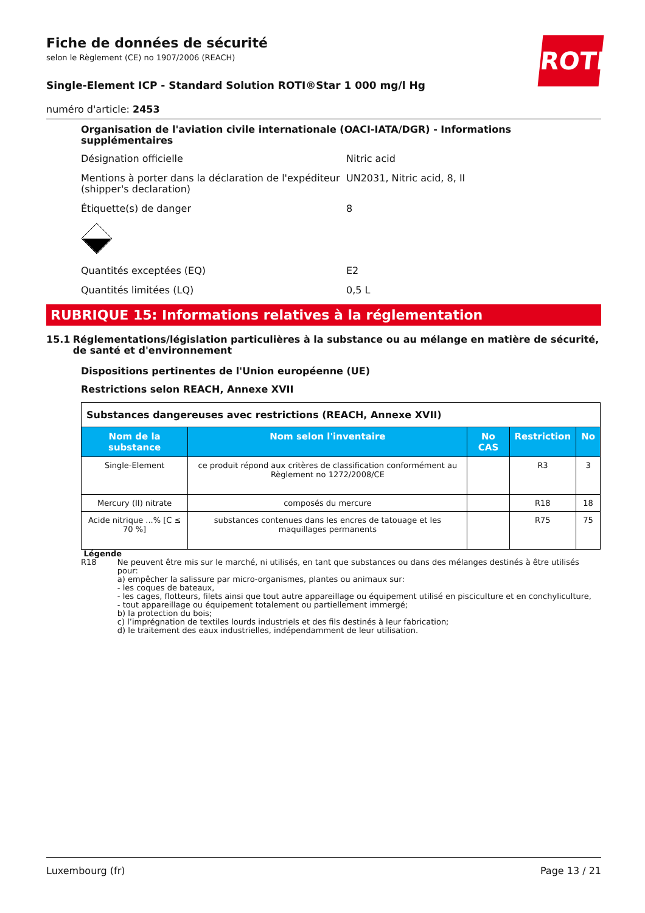ROTH
Fiche de données de sécurité
selon le Règlement (CE) no 1907/2006 (REACH)
Single-Element ICP - Standard Solution ROTI®Star 1 000 mg/l Hg
numéro d'article: 2453
Organisation de l'aviation civile internationale (OACI-IATA/DGR) - Informations supplémentaires
Désignation officielle Nitric acid
Mentions à porter dans la déclaration de l'expéditeur (shipper's declaration)
UN2031, Nitric acid, 8, II
Étiquette(s) de danger 8
Quantités exceptées (EQ) E2
Quantités limitées (LQ) 0,5 L
RUBRIQUE 15: Informations relatives à la réglementation
15.1 Réglementations/législation particulières à la substance ou au mélange en matière de sécurité, de santé et d'environnement
Dispositions pertinentes de l'Union européenne (UE)
Restrictions selon REACH, Annexe XVII
| Substances dangereuses avec restrictions (REACH, Annexe XVII) | | | | |
| Nom de la substance | Nom selon l'inventaire | No CAS | Restriction | No |
| Single-Element | ce produit répond aux critères de classification conformément au Règlement no 1272/2008/CE | | R3 | 3 |
| Mercury (II) nitrate | composés du mercure | | R18 | 18 |
| Acide nitrique ...% [C ≤ 70 %] | substances contenues dans les encres de tatouage et les maquillages permanents | | R75 | 75 |
Légende
R18 Ne peuvent être mis sur le marché, ni utilisés, en tant que substances ou dans des mélanges destinés à être utilisés pour:
a) empêcher la salissure par micro-organismes, plantes ou animaux sur:
- les coques de bateaux,
- les cages, flotteurs, filets ainsi que tout autre appareillage ou équipement utilisé en pisciculture et en conchyliculture,
- tout appareillage ou équipement totalement ou partiellement immergé;
b) la protection du bois;
c) l’imprégnation de textiles lourds industriels et des fils destinés à leur fabrication;
d) le traitement des eaux industrielles, indépendamment de leur utilisation.
Luxembourg (fr) Page 13 / 21